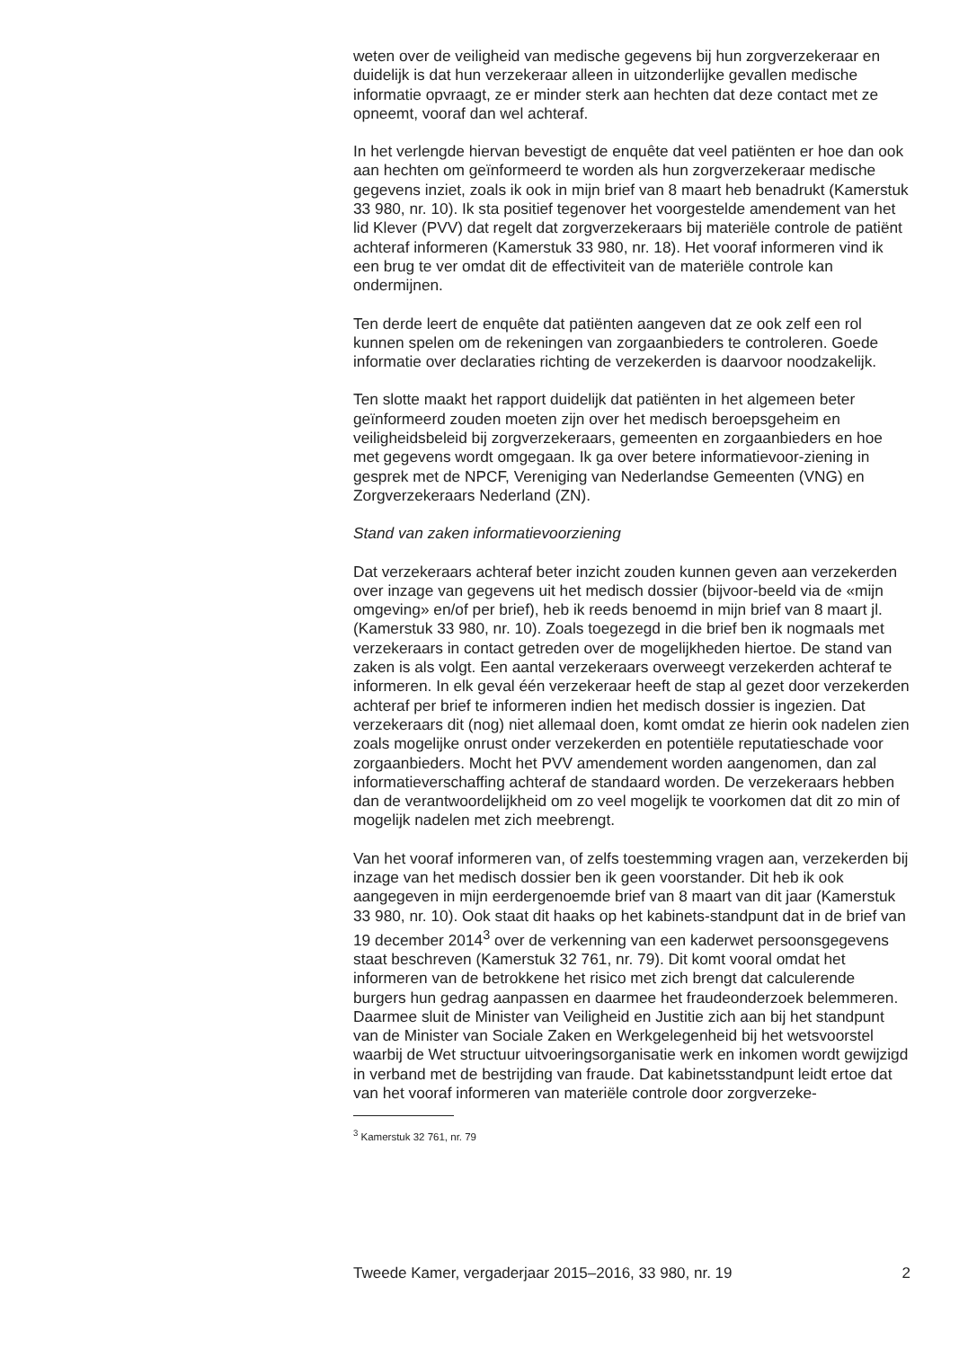weten over de veiligheid van medische gegevens bij hun zorgverzekeraar en duidelijk is dat hun verzekeraar alleen in uitzonderlijke gevallen medische informatie opvraagt, ze er minder sterk aan hechten dat deze contact met ze opneemt, vooraf dan wel achteraf.
In het verlengde hiervan bevestigt de enquête dat veel patiënten er hoe dan ook aan hechten om geïnformeerd te worden als hun zorgverzekeraar medische gegevens inziet, zoals ik ook in mijn brief van 8 maart heb benadrukt (Kamerstuk 33 980, nr. 10). Ik sta positief tegenover het voorgestelde amendement van het lid Klever (PVV) dat regelt dat zorgverzekeraars bij materiële controle de patiënt achteraf informeren (Kamerstuk 33 980, nr. 18). Het vooraf informeren vind ik een brug te ver omdat dit de effectiviteit van de materiële controle kan ondermijnen.
Ten derde leert de enquête dat patiënten aangeven dat ze ook zelf een rol kunnen spelen om de rekeningen van zorgaanbieders te controleren. Goede informatie over declaraties richting de verzekerden is daarvoor noodzakelijk.
Ten slotte maakt het rapport duidelijk dat patiënten in het algemeen beter geïnformeerd zouden moeten zijn over het medisch beroepsgeheim en veiligheidsbeleid bij zorgverzekeraars, gemeenten en zorgaanbieders en hoe met gegevens wordt omgegaan. Ik ga over betere informatievoor-ziening in gesprek met de NPCF, Vereniging van Nederlandse Gemeenten (VNG) en Zorgverzekeraars Nederland (ZN).
Stand van zaken informatievoorziening
Dat verzekeraars achteraf beter inzicht zouden kunnen geven aan verzekerden over inzage van gegevens uit het medisch dossier (bijvoor-beeld via de «mijn omgeving» en/of per brief), heb ik reeds benoemd in mijn brief van 8 maart jl. (Kamerstuk 33 980, nr. 10). Zoals toegezegd in die brief ben ik nogmaals met verzekeraars in contact getreden over de mogelijkheden hiertoe. De stand van zaken is als volgt. Een aantal verzekeraars overweegt verzekerden achteraf te informeren. In elk geval één verzekeraar heeft de stap al gezet door verzekerden achteraf per brief te informeren indien het medisch dossier is ingezien. Dat verzekeraars dit (nog) niet allemaal doen, komt omdat ze hierin ook nadelen zien zoals mogelijke onrust onder verzekerden en potentiële reputatieschade voor zorgaanbieders. Mocht het PVV amendement worden aangenomen, dan zal informatieverschaffing achteraf de standaard worden. De verzekeraars hebben dan de verantwoordelijkheid om zo veel mogelijk te voorkomen dat dit zo min of mogelijk nadelen met zich meebrengt.
Van het vooraf informeren van, of zelfs toestemming vragen aan, verzekerden bij inzage van het medisch dossier ben ik geen voorstander. Dit heb ik ook aangegeven in mijn eerdergenoemde brief van 8 maart van dit jaar (Kamerstuk 33 980, nr. 10). Ook staat dit haaks op het kabinets-standpunt dat in de brief van 19 december 2014<sup>3</sup> over de verkenning van een kaderwet persoonsgegevens staat beschreven (Kamerstuk 32 761, nr. 79). Dit komt vooral omdat het informeren van de betrokkene het risico met zich brengt dat calculerende burgers hun gedrag aanpassen en daarmee het fraudeonderzoek belemmeren. Daarmee sluit de Minister van Veiligheid en Justitie zich aan bij het standpunt van de Minister van Sociale Zaken en Werkgelegenheid bij het wetsvoorstel waarbij de Wet structuur uitvoeringsorganisatie werk en inkomen wordt gewijzigd in verband met de bestrijding van fraude. Dat kabinetsstandpunt leidt ertoe dat van het vooraf informeren van materiële controle door zorgverzeke-
<sup>3</sup> Kamerstuk 32 761, nr. 79
Tweede Kamer, vergaderjaar 2015–2016, 33 980, nr. 19 2